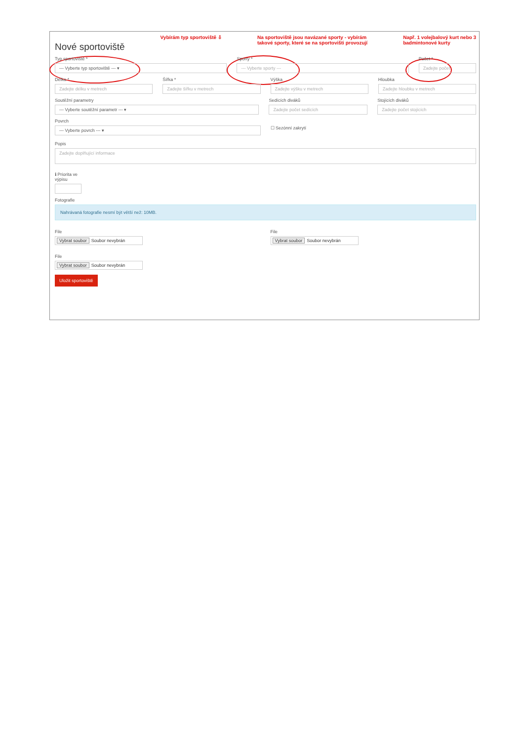Nové sportoviště
Vybírám typ sportoviště ⇩ Na sportoviště jsou navázané sporty - vybírám
takové sporty, které se na sportovišti provozují
Např. 1 volejbalový kurt nebo 3
badmintonové kurty
Typ sportoviště *
--- Vyberte typ sportoviště --- ▾
Sporty *
--- Vyberte sporty ---
Počet *
Zadejte počet
Délka *
Zadejte délku v metrech
Šířka *
Zadejte šířku v metrech
Výška
Zadejte výšku v metrech
Hloubka
Zadejte hloubku v metrech
Soutěžní parametry
--- Vyberte soutěžní parametr --- ▾
Sedících diváků
Zadejte počet sedících
Stojících diváků
Zadejte počet stojících
Povrch
--- Vyberte povrch --- ▾
☐ Sezónní zakrytí
Popis
Zadejte doplňující informace
ℹ Priorita ve
výpisu
Fotografie
Nahrávaná fotografie nesmí být větší než: 10MB.
File
Vybrat soubor Soubor nevybrán
File
Vybrat soubor Soubor nevybrán
File
Vybrat soubor Soubor nevybrán
Uložit sportoviště